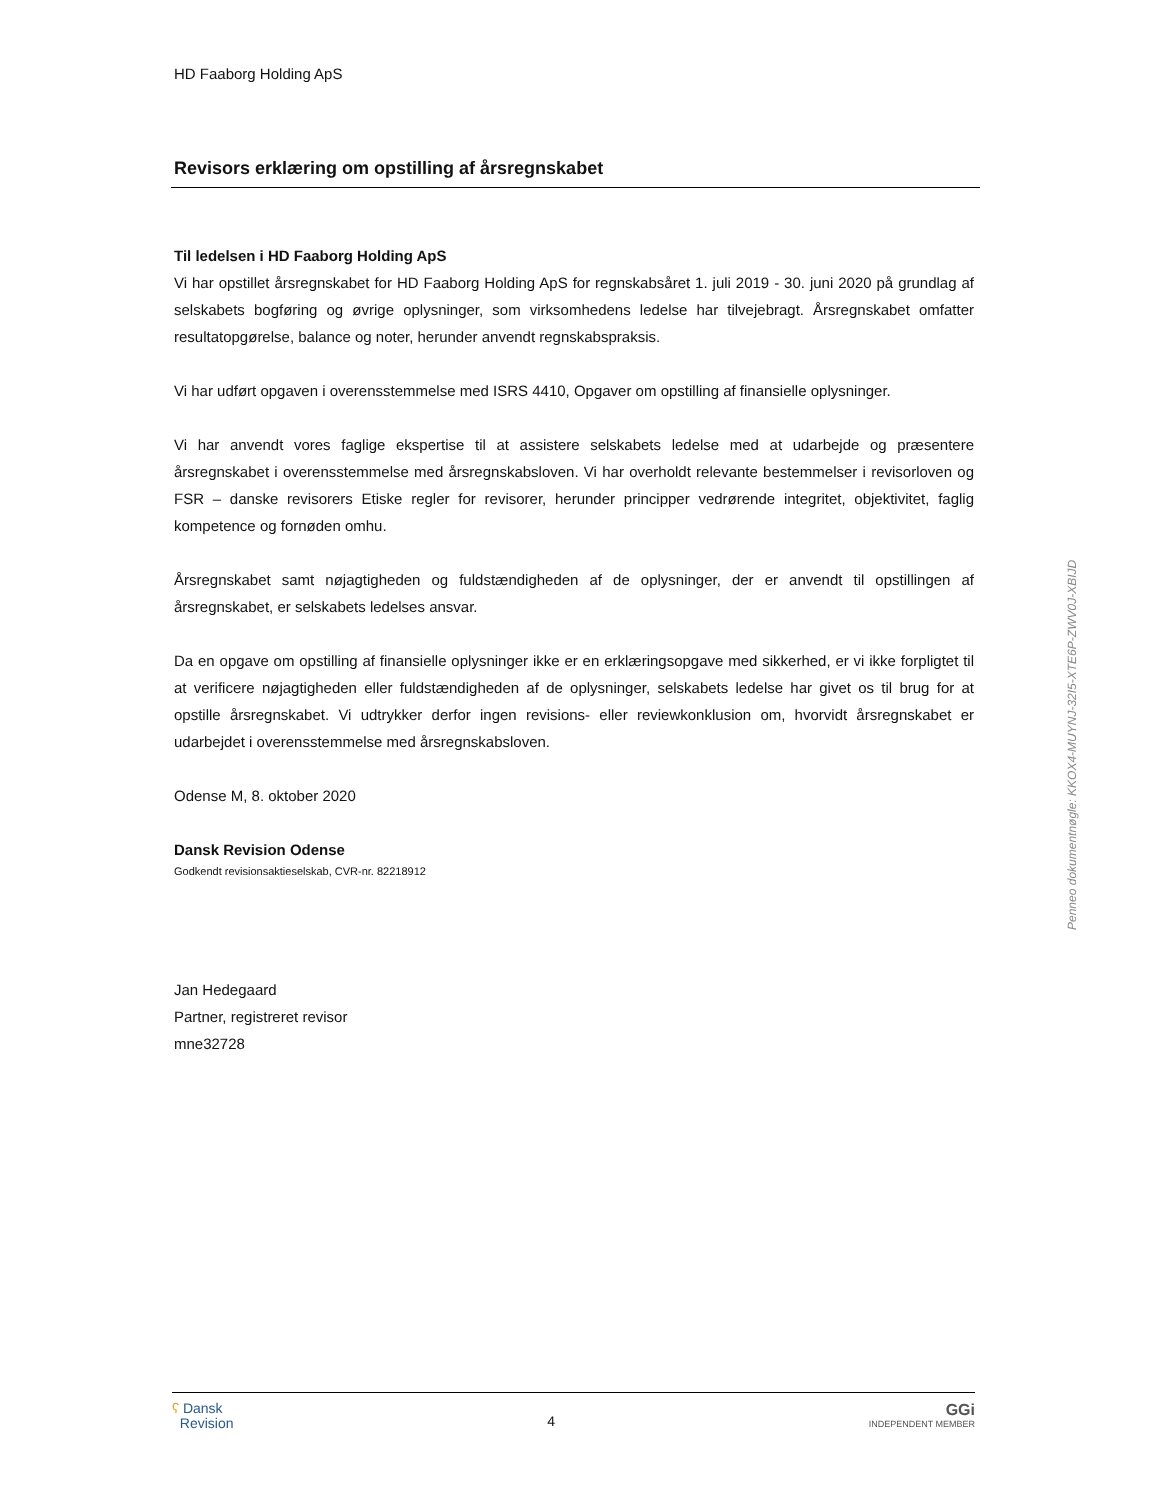HD Faaborg Holding ApS
Revisors erklæring om opstilling af årsregnskabet
Til ledelsen i HD Faaborg Holding ApS
Vi har opstillet årsregnskabet for HD Faaborg Holding ApS for regnskabsåret 1. juli 2019 - 30. juni 2020 på grundlag af selskabets bogføring og øvrige oplysninger, som virksomhedens ledelse har tilvejebragt. Årsregnskabet omfatter resultatopgørelse, balance og noter, herunder anvendt regnskabspraksis.
Vi har udført opgaven i overensstemmelse med ISRS 4410, Opgaver om opstilling af finansielle oplysninger.
Vi har anvendt vores faglige ekspertise til at assistere selskabets ledelse med at udarbejde og præsentere årsregnskabet i overensstemmelse med årsregnskabsloven. Vi har overholdt relevante bestemmelser i revisorloven og FSR – danske revisorers Etiske regler for revisorer, herunder principper vedrørende integritet, objektivitet, faglig kompetence og fornøden omhu.
Årsregnskabet samt nøjagtigheden og fuldstændigheden af de oplysninger, der er anvendt til opstillingen af årsregnskabet, er selskabets ledelses ansvar.
Da en opgave om opstilling af finansielle oplysninger ikke er en erklæringsopgave med sikkerhed, er vi ikke forpligtet til at verificere nøjagtigheden eller fuldstændigheden af de oplysninger, selskabets ledelse har givet os til brug for at opstille årsregnskabet. Vi udtrykker derfor ingen revisions- eller reviewkonklusion om, hvorvidt årsregnskabet er udarbejdet i overensstemmelse med årsregnskabsloven.
Odense M, 8. oktober 2020
Dansk Revision Odense
Godkendt revisionsaktieselskab, CVR-nr. 82218912
Jan Hedegaard
Partner, registreret revisor
mne32728
Penneo dokumentnøgle: KKOX4-MUYNJ-32I5-XTE6P-ZWV0J-XBIJD
ʕ Dansk
Revision
4
GGi
INDEPENDENT MEMBER